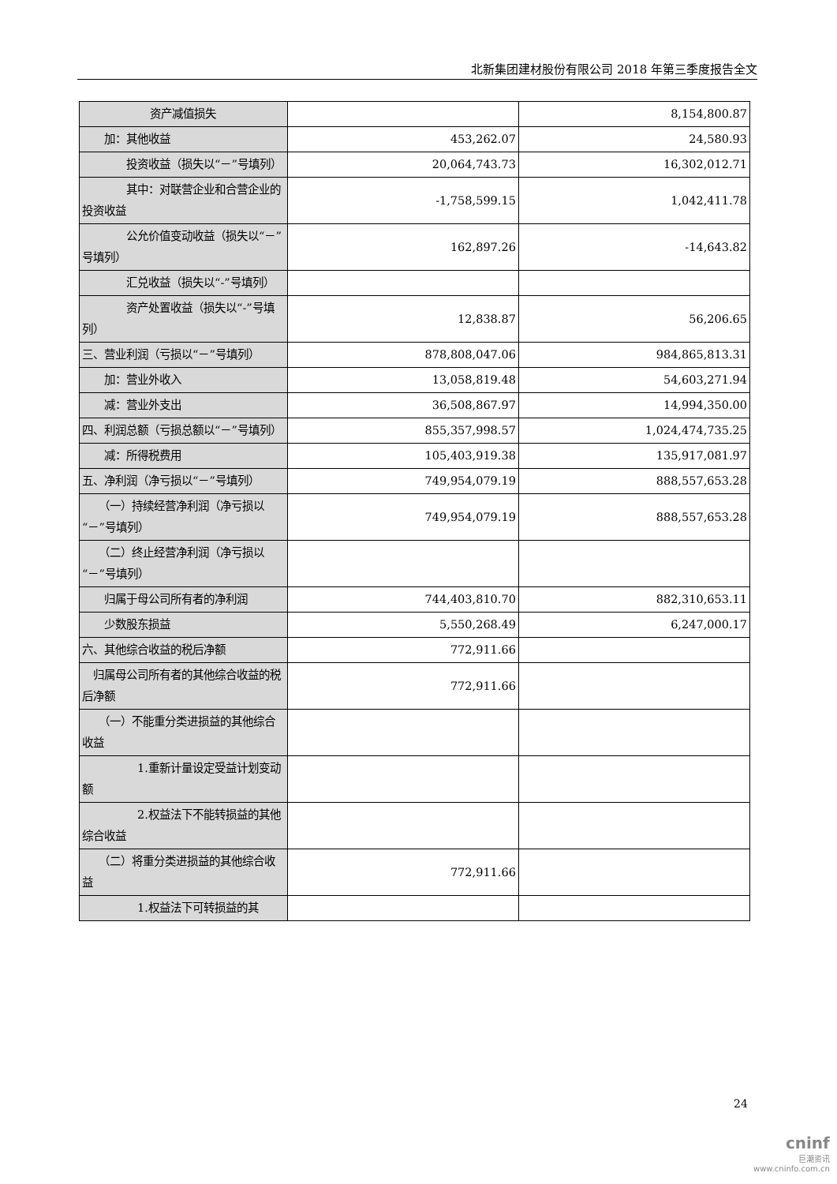北新集团建材股份有限公司 2018 年第三季度报告全文
| 资产减值损失 | | 8,154,800.87 |
| 加：其他收益 | 453,262.07 | 24,580.93 |
| 投资收益（损失以“－”号填列） | 20,064,743.73 | 16,302,012.71 |
| 其中：对联营企业和合营企业的投资收益 | -1,758,599.15 | 1,042,411.78 |
| 公允价值变动收益（损失以“－”号填列） | 162,897.26 | -14,643.82 |
| 汇兑收益（损失以“-”号填列） | | |
| 资产处置收益（损失以“-”号填列） | 12,838.87 | 56,206.65 |
| 三、营业利润（亏损以“－”号填列） | 878,808,047.06 | 984,865,813.31 |
| 加：营业外收入 | 13,058,819.48 | 54,603,271.94 |
| 减：营业外支出 | 36,508,867.97 | 14,994,350.00 |
| 四、利润总额（亏损总额以“－”号填列） | 855,357,998.57 | 1,024,474,735.25 |
| 减：所得税费用 | 105,403,919.38 | 135,917,081.97 |
| 五、净利润（净亏损以“－”号填列） | 749,954,079.19 | 888,557,653.28 |
| （一）持续经营净利润（净亏损以“－”号填列） | 749,954,079.19 | 888,557,653.28 |
| （二）终止经营净利润（净亏损以“－”号填列） | | |
| 归属于母公司所有者的净利润 | 744,403,810.70 | 882,310,653.11 |
| 少数股东损益 | 5,550,268.49 | 6,247,000.17 |
| 六、其他综合收益的税后净额 | 772,911.66 | |
| 归属母公司所有者的其他综合收益的税后净额 | 772,911.66 | |
| （一）不能重分类进损益的其他综合收益 | | |
| 1.重新计量设定受益计划变动额 | | |
| 2.权益法下不能转损益的其他综合收益 | | |
| （二）将重分类进损益的其他综合收益 | 772,911.66 | |
| 1.权益法下可转损益的其 | | |
24
cninf
巨潮资讯
www.cninfo.com.cn